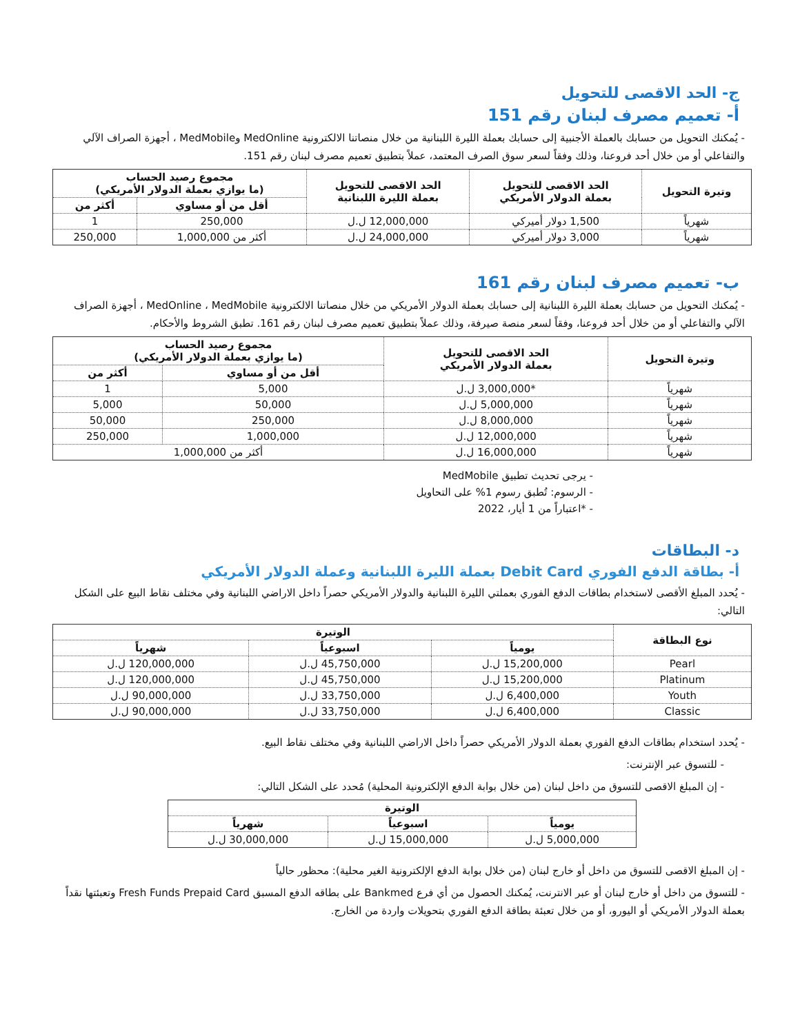ج- الحد الاقصى للتحويل
أ- تعميم مصرف لبنان رقم 151
- يُمكنك التحويل من حسابك بالعملة الأجنبية إلى حسابك بعملة الليرة اللبنانية من خلال منصاتنا الالكترونية MedOnline وMedMobile ، أجهزة الصراف الآلي والتفاعلي أو من خلال أحد فروعنا، وذلك وفقاً لسعر سوق الصرف المعتمد، عملاً بتطبيق تعميم مصرف لبنان رقم 151.
| وتيرة التحويل | الحد الاقصى للتحويل بعملة الدولار الأمريكي | الحد الاقصى للتحويل بعملة الليرة اللبنانية | مجموع رصيد الحساب (ما يوازي بعملة الدولار الأمريكي) | |
| --- | --- | --- | --- | --- |
| | | | أقل من أو مساوي | أكثر من |
| شهرياً | 1,500 دولار أميركي | 12,000,000 ل.ل | 250,000 | 1 |
| شهرياً | 3,000 دولار أميركي | 24,000,000 ل.ل | أكثر من 1,000,000 | 250,000 |
ب- تعميم مصرف لبنان رقم 161
- يُمكنك التحويل من حسابك بعملة الليرة اللبنانية إلى حسابك بعملة الدولار الأمريكي من خلال منصاتنا الالكترونية MedOnline ، MedMobile ، أجهزة الصراف الآلي والتفاعلي أو من خلال أحد فروعنا، وفقاً لسعر منصة صيرفة، وذلك عملاً بتطبيق تعميم مصرف لبنان رقم 161. تطبق الشروط والأحكام.
| وتيرة التحويل | الحد الاقصى للتحويل بعملة الدولار الأمريكي | مجموع رصيد الحساب (ما يوازي بعملة الدولار الأمريكي) | |
| --- | --- | --- | --- |
| | | أقل من أو مساوي | أكثر من |
| شهرياً | *3,000,000 ل.ل | 5,000 | 1 |
| شهرياً | 5,000,000 ل.ل | 50,000 | 5,000 |
| شهرياً | 8,000,000 ل.ل | 250,000 | 50,000 |
| شهرياً | 12,000,000 ل.ل | 1,000,000 | 250,000 |
| شهرياً | 16,000,000 ل.ل | أكثر من 1,000,000 | |
- يرجى تحديث تطبيق MedMobile
- الرسوم: تُطبق رسوم 1% على التحاويل
- *اعتباراً من 1 أيار، 2022
د- البطاقات
أ- بطاقة الدفع الفوري Debit Card بعملة الليرة اللبنانية وعملة الدولار الأمريكي
- يُحدد المبلغ الأقصى لاستخدام بطاقات الدفع الفوري بعملتي الليرة اللبنانية والدولار الأمريكي حصراً داخل الاراضي اللبنانية وفي مختلف نقاط البيع على الشكل التالي:
| نوع البطاقة | الوتيرة | | |
| --- | --- | --- | --- |
| | يومياً | اسبوعياً | شهرياً |
| Pearl | 15,200,000 ل.ل | 45,750,000 ل.ل | 120,000,000 ل.ل |
| Platinum | 15,200,000 ل.ل | 45,750,000 ل.ل | 120,000,000 ل.ل |
| Youth | 6,400,000 ل.ل | 33,750,000 ل.ل | 90,000,000 ل.ل |
| Classic | 6,400,000 ل.ل | 33,750,000 ل.ل | 90,000,000 ل.ل |
- يُحدد استخدام بطاقات الدفع الفوري بعملة الدولار الأمريكي حصراً داخل الاراضي اللبنانية وفي مختلف نقاط البيع.
- للتسوق عبر الإنترنت:
- إن المبلغ الاقصى للتسوق من داخل لبنان (من خلال بوابة الدفع الإلكترونية المحلية) مُحدد على الشكل التالي:
| الوتيرة | | |
| --- | --- | --- |
| يومياً | اسبوعياً | شهرياً |
| 5,000,000 ل.ل | 15,000,000 ل.ل | 30,000,000 ل.ل |
- إن المبلغ الاقصى للتسوق من داخل أو خارج لبنان (من خلال بوابة الدفع الإلكترونية الغير محلية): محظور حالياً
- للتسوق من داخل أو خارج لبنان أو عبر الانترنت، يُمكنك الحصول من أي فرع Bankmed على بطاقه الدفع المسبق Fresh Funds Prepaid Card وتعبئتها نقداً بعملة الدولار الأمريكي أو اليورو، أو من خلال تعبئة بطاقة الدفع الفوري بتحويلات واردة من الخارج.